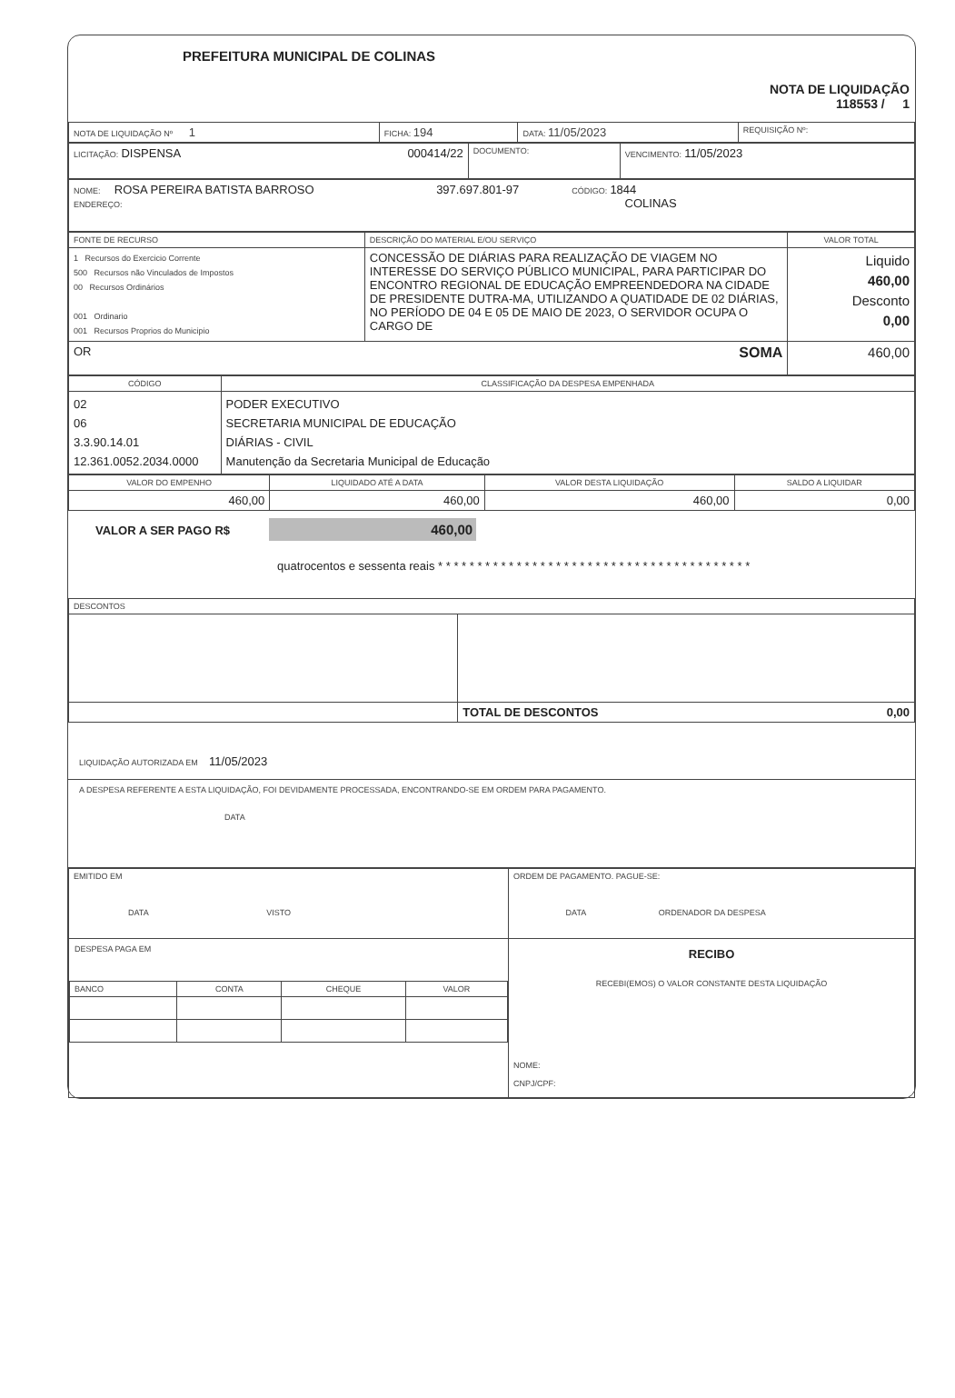PREFEITURA MUNICIPAL DE COLINAS
NOTA DE LIQUIDAÇÃO
118553 / 1
| NOTA DE LIQUIDAÇÃO Nº 1 | FICHA: 194 | DATA: 11/05/2023 | REQUISIÇÃO Nº: |
| LICITAÇÃO: DISPENSA 000414/22 | DOCUMENTO: | VENCIMENTO: 11/05/2023 |
| NOME: ROSA PEREIRA BATISTA BARROSO 397.697.801-97 CÓDIGO: 1844 ENDEREÇO: COLINAS |
| FONTE DE RECURSO | DESCRIÇÃO DO MATERIAL E/OU SERVIÇO | VALOR TOTAL |
| --- | --- | --- |
| 1 Recursos do Exercicio Corrente 500 Recursos não Vinculados de Impostos 00 Recursos Ordinários 001 Ordinario 001 Recursos Proprios do Municipio | CONCESSÃO DE DIÁRIAS PARA REALIZAÇÃO DE VIAGEM NO INTERESSE DO SERVIÇO PÚBLICO MUNICIPAL, PARA PARTICIPAR DO ENCONTRO REGIONAL DE EDUCAÇÃO EMPREENDEDORA NA CIDADE DE PRESIDENTE DUTRA-MA, UTILIZANDO A QUATIDADE DE 02 DIÁRIAS, NO PERÍODO DE 04 E 05 DE MAIO DE 2023, O SERVIDOR OCUPA O CARGO DE | Liquido 460,00 Desconto 0,00 |
| OR SOMA | | 460,00 |
| CÓDIGO | CLASSIFICAÇÃO DA DESPESA EMPENHADA |
| --- | --- |
| 02 06 3.3.90.14.01 12.361.0052.2034.0000 | PODER EXECUTIVO SECRETARIA MUNICIPAL DE EDUCAÇÃO DIÁRIAS - CIVIL Manutenção da Secretaria Municipal de Educação |
| VALOR DO EMPENHO | LIQUIDADO ATÉ A DATA | VALOR DESTA LIQUIDAÇÃO | SALDO A LIQUIDAR |
| --- | --- | --- | --- |
| 460,00 | 460,00 | 460,00 | 0,00 |
VALOR A SER PAGO R$ 460,00
quatrocentos e sessenta reais * * * * * * * * * * * * * * * * * * * * * * * * * * * * * * * * * * * * * * * *
| DESCONTOS | |
| | TOTAL DE DESCONTOS 0,00 |
LIQUIDAÇÃO AUTORIZADA EM 11/05/2023
A DESPESA REFERENTE A ESTA LIQUIDAÇÃO, FOI DEVIDAMENTE PROCESSADA, ENCONTRANDO-SE EM ORDEM PARA PAGAMENTO.
DATA
| EMITIDO EM DATA VISTO | ORDEM DE PAGAMENTO. PAGUE-SE: DATA ORDENADOR DA DESPESA |
| DESPESA PAGA EM / BANCO / CONTA / CHEQUE / VALOR / | RECIBO RECEBI(EMOS) O VALOR CONSTANTE DESTA LIQUIDAÇÃO NOME: CNPJ/CPF: |